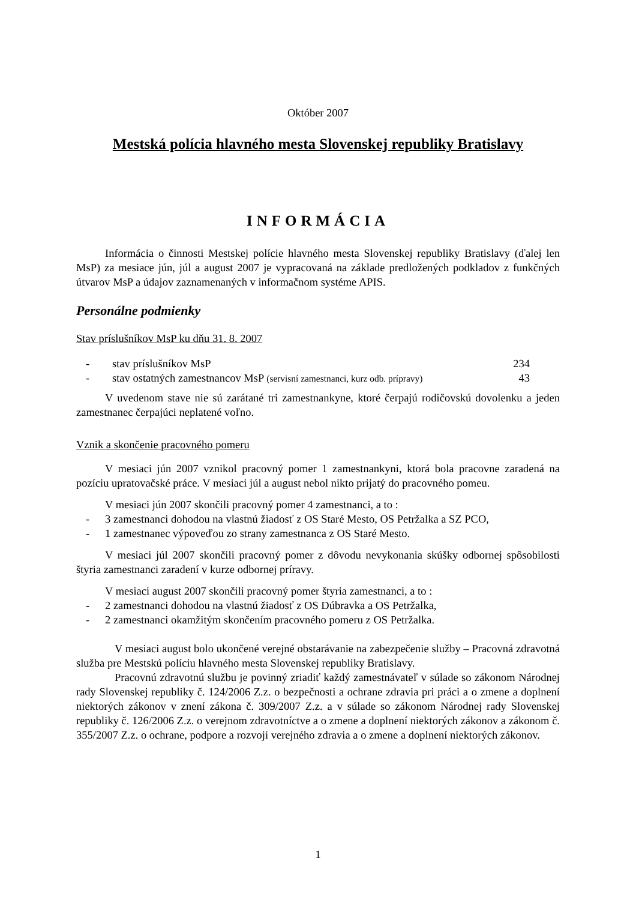Október 2007
Mestská polícia hlavného mesta Slovenskej republiky Bratislavy
INFORMÁCIA
Informácia o činnosti Mestskej polície hlavného mesta Slovenskej republiky Bratislavy (ďalej len MsP) za mesiace jún, júl a august 2007 je vypracovaná na základe predložených podkladov z funkčných útvarov MsP a údajov zaznamenaných v informačnom systéme APIS.
Personálne podmienky
Stav príslušníkov MsP ku dňu 31. 8. 2007
- stav príslušníkov MsP 234
- stav ostatných zamestnancov MsP (servisní zamestnanci, kurz odb. prípravy) 43
V uvedenom stave nie sú zarátané tri zamestnankyne, ktoré čerpajú rodičovskú dovolenku a jeden zamestnanec čerpajúci neplatené voľno.
Vznik a skončenie pracovného pomeru
V mesiaci jún 2007 vznikol pracovný pomer 1 zamestnankyni, ktorá bola pracovne zaradená na pozíciu upratovačské práce. V mesiaci júl a august nebol nikto prijatý do pracovného pomeu.
V mesiaci jún 2007 skončili pracovný pomer 4 zamestnanci, a to :
- 3 zamestnanci dohodou na vlastnú žiadosť z OS Staré Mesto, OS Petržalka a SZ PCO,
- 1 zamestnanec výpoveďou zo strany zamestnanca z OS Staré Mesto.
V mesiaci júl 2007 skončili pracovný pomer z dôvodu nevykonania skúšky odbornej spôsobilosti štyria zamestnanci zaradení v kurze odbornej príravy.
V mesiaci august 2007 skončili pracovný pomer štyria zamestnanci, a to :
- 2 zamestnanci dohodou na vlastnú žiadosť z OS Dúbravka a OS Petržalka,
- 2 zamestnanci okamžitým skončením pracovného pomeru z OS Petržalka.
V mesiaci august bolo ukončené verejné obstarávanie na zabezpečenie služby – Pracovná zdravotná služba pre Mestskú políciu hlavného mesta Slovenskej republiky Bratislavy.
Pracovnú zdravotnú službu je povinný zriadiť každý zamestnávateľ v súlade so zákonom Národnej rady Slovenskej republiky č. 124/2006 Z.z. o bezpečnosti a ochrane zdravia pri práci a o zmene a doplnení niektorých zákonov v znení zákona č. 309/2007 Z.z. a v súlade so zákonom Národnej rady Slovenskej republiky č. 126/2006 Z.z. o verejnom zdravotníctve a o zmene a doplnení niektorých zákonov a zákonom č. 355/2007 Z.z. o ochrane, podpore a rozvoji verejného zdravia a o zmene a doplnení niektorých zákonov.
1